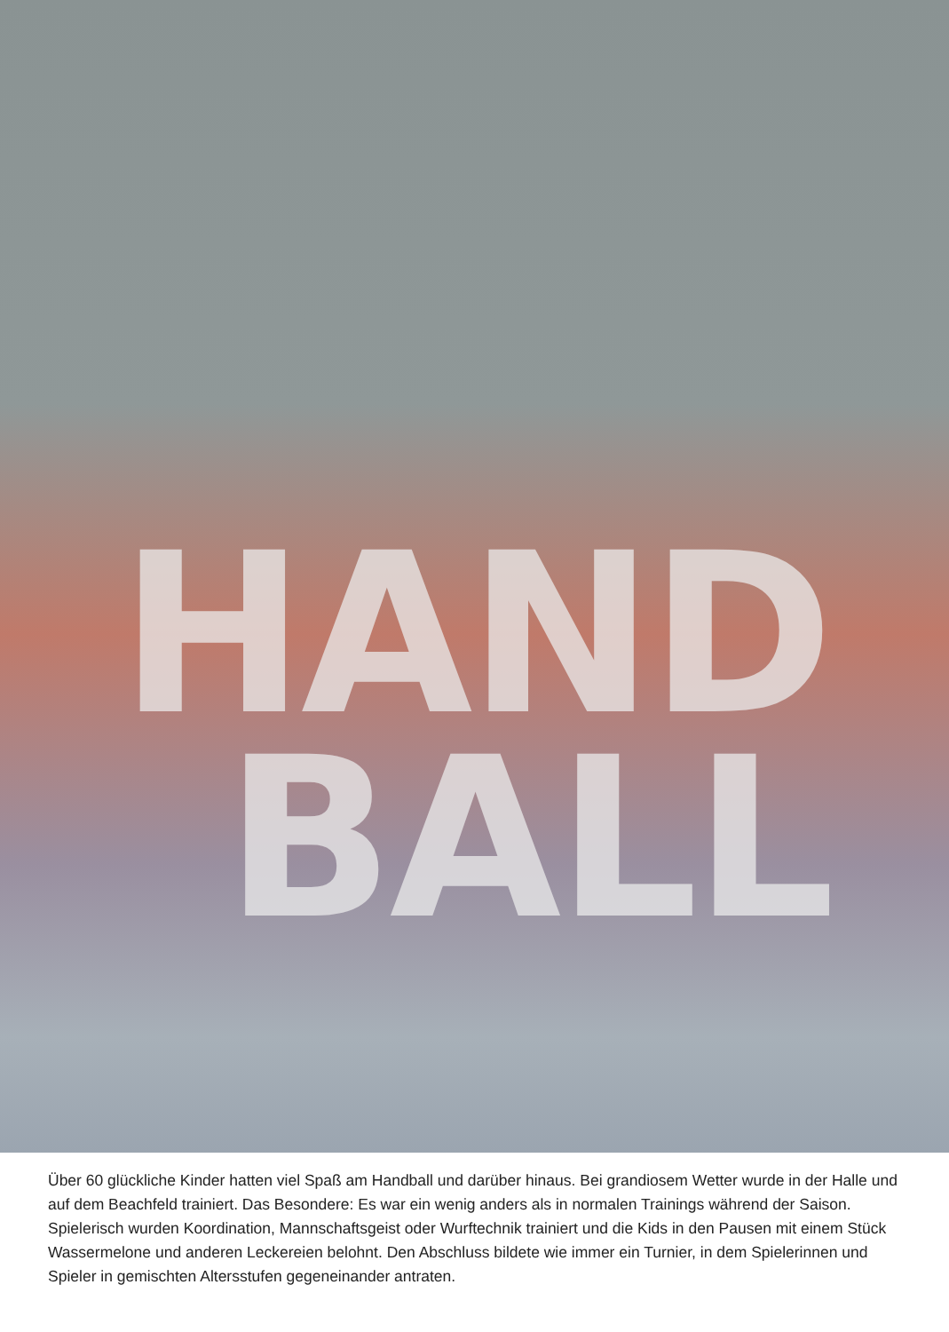HAND
BALL
Über 60 glückliche Kinder hatten viel Spaß am Handball und darüber hinaus. Bei grandiosem Wetter wurde in der Halle und auf dem Beachfeld trainiert. Das Besondere: Es war ein wenig anders als in normalen Trainings während der Saison. Spielerisch wurden Koordination, Mannschaftsgeist oder Wurftechnik trainiert und die Kids in den Pausen mit einem Stück Wassermelone und anderen Leckereien belohnt. Den Abschluss bildete wie immer ein Turnier, in dem Spielerinnen und Spieler in gemischten Altersstufen gegeneinander antraten.